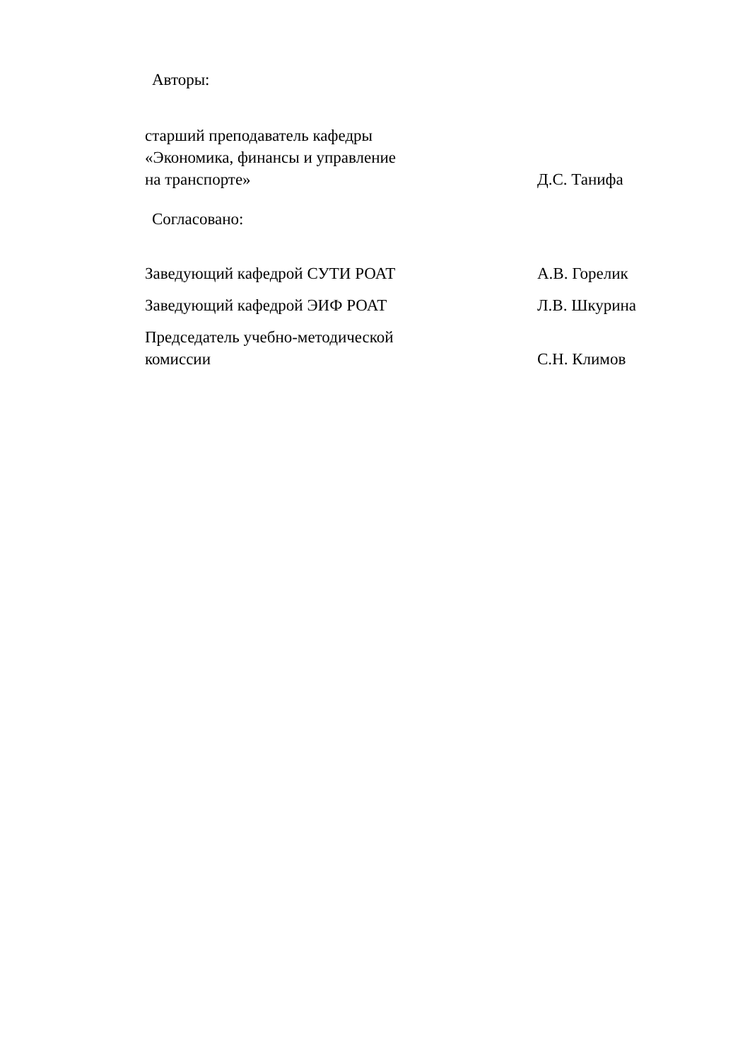Авторы:
старший преподаватель кафедры
«Экономика, финансы и управление
на транспорте»
Д.С. Танифа
Согласовано:
Заведующий кафедрой СУТИ РОАТ
А.В. Горелик
Заведующий кафедрой ЭИФ РОАТ
Л.В. Шкурина
Председатель учебно-методической
комиссии
С.Н. Климов